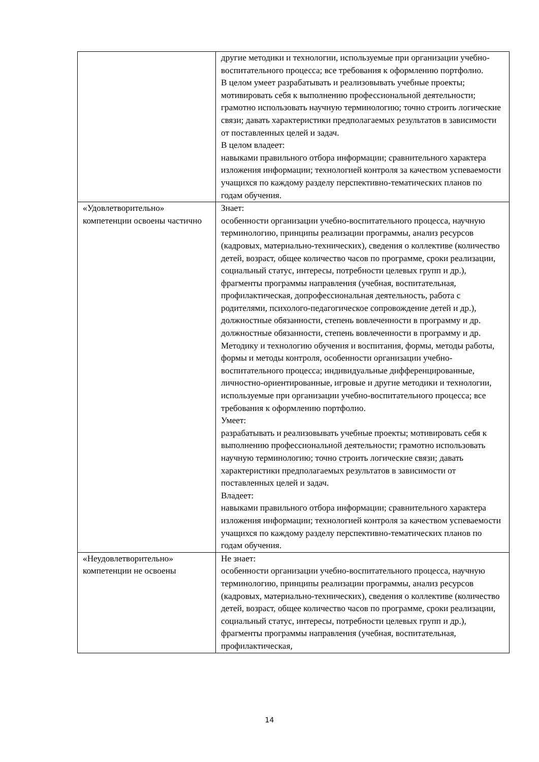| | другие методики и технологии, используемые при организации учебно-воспитательного процесса; все требования к оформлению портфолио. В целом умеет разрабатывать и реализовывать учебные проекты; мотивировать себя к выполнению профессиональной деятельности; грамотно использовать научную терминологию; точно строить логические связи; давать характеристики предполагаемых результатов в зависимости от поставленных целей и задач. В целом владеет: навыками правильного отбора информации; сравнительного характера изложения информации; технологией контроля за качеством успеваемости учащихся по каждому разделу перспективно-тематических планов по годам обучения. |
| «Удовлетворительно» компетенции освоены частично | Знает: особенности организации учебно-воспитательного процесса, научную терминологию, принципы реализации программы, анализ ресурсов (кадровых, материально-технических), сведения о коллективе (количество детей, возраст, общее количество часов по программе, сроки реализации, социальный статус, интересы, потребности целевых групп и др.), фрагменты программы направления (учебная, воспитательная, профилактическая, допрофессиональная деятельность, работа с родителями, психолого-педагогическое сопровождение детей и др.), должностные обязанности, степень вовлеченности в программу и др. должностные обязанности, степень вовлеченности в программу и др. Методику и технологию обучения и воспитания, формы, методы работы, формы и методы контроля, особенности организации учебно-воспитательного процесса; индивидуальные дифференцированные, личностно-ориентированные, игровые и другие методики и технологии, используемые при организации учебно-воспитательного процесса; все требования к оформлению портфолио. Умеет: разрабатывать и реализовывать учебные проекты; мотивировать себя к выполнению профессиональной деятельности; грамотно использовать научную терминологию; точно строить логические связи; давать характеристики предполагаемых результатов в зависимости от поставленных целей и задач. Владеет: навыками правильного отбора информации; сравнительного характера изложения информации; технологией контроля за качеством успеваемости учащихся по каждому разделу перспективно-тематических планов по годам обучения. |
| «Неудовлетворительно» компетенции не освоены | Не знает: особенности организации учебно-воспитательного процесса, научную терминологию, принципы реализации программы, анализ ресурсов (кадровых, материально-технических), сведения о коллективе (количество детей, возраст, общее количество часов по программе, сроки реализации, социальный статус, интересы, потребности целевых групп и др.), фрагменты программы направления (учебная, воспитательная, профилактическая, |
14